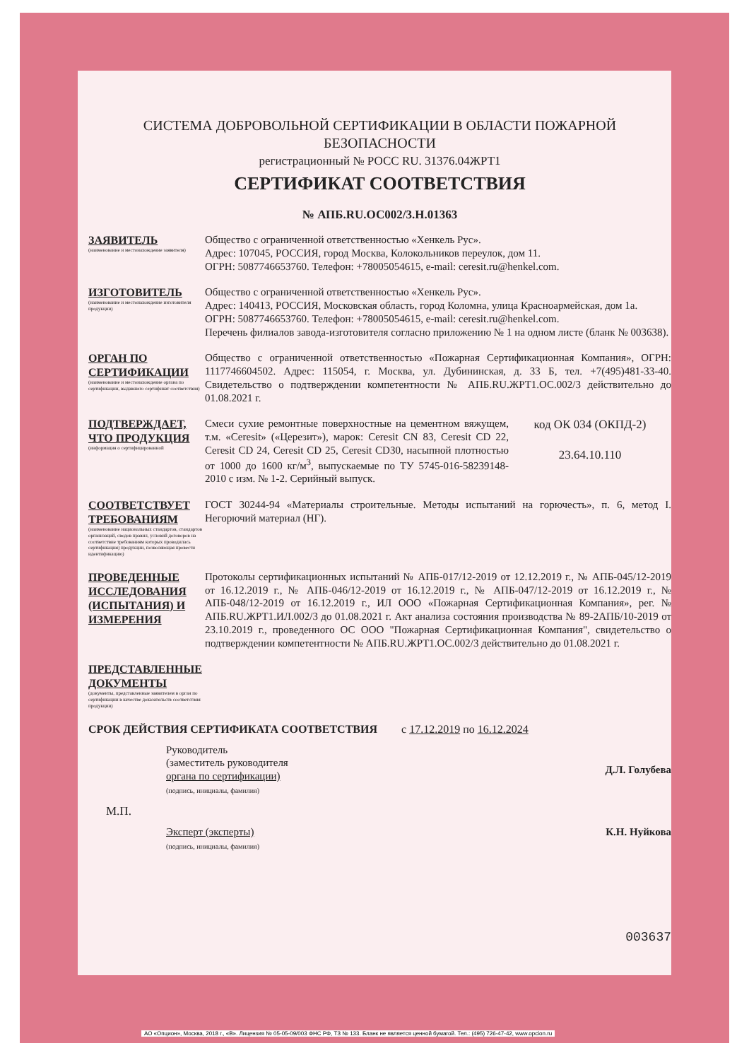СИСТЕМА ДОБРОВОЛЬНОЙ СЕРТИФИКАЦИИ В ОБЛАСТИ ПОЖАРНОЙ БЕЗОПАСНОСТИ
регистрационный № РОСС RU. 31376.04ЖРТ1
СЕРТИФИКАТ СООТВЕТСТВИЯ
№ АПБ.RU.ОС002/3.Н.01363
ЗАЯВИТЕЛЬ
(наименование и местонахождение заявителя)
Общество с ограниченной ответственностью «Хенкель Рус».
Адрес: 107045, РОССИЯ, город Москва, Колокольников переулок, дом 11.
ОГРН: 5087746653760. Телефон: +78005054615, e-mail: ceresit.ru@henkel.com.
ИЗГОТОВИТЕЛЬ
(наименование и местонахождение изготовителя продукции)
Общество с ограниченной ответственностью «Хенкель Рус».
Адрес: 140413, РОССИЯ, Московская область, город Коломна, улица Красноармейская, дом 1а.
ОГРН: 5087746653760. Телефон: +78005054615, e-mail: ceresit.ru@henkel.com.
Перечень филиалов завода-изготовителя согласно приложению № 1 на одном листе (бланк № 003638).
ОРГАН ПО СЕРТИФИКАЦИИ
(наименование и местонахождение органа по сертификации, выдавшего сертификат соответствия)
Общество с ограниченной ответственностью «Пожарная Сертификационная Компания», ОГРН: 1117746604502. Адрес: 115054, г. Москва, ул. Дубининская, д. 33 Б, тел. +7(495)481-33-40. Свидетельство о подтверждении компетентности № АПБ.RU.ЖРТ1.ОС.002/3 действительно до 01.08.2021 г.
ПОДТВЕРЖДАЕТ, ЧТО ПРОДУКЦИЯ
(информация о сертифицированной
Смеси сухие ремонтные поверхностные на цементном вяжущем, т.м. «Ceresit» («Церезит»), марок: Ceresit CN 83, Ceresit CD 22, Ceresit CD 24, Ceresit CD 25, Ceresit CD30, насыпной плотностью от 1000 до 1600 кг/м<sup>3</sup>, выпускаемые по ТУ 5745-016-58239148-2010 с изм. № 1-2. Серийный выпуск.
код ОК 034 (ОКПД-2)
23.64.10.110
СООТВЕТСТВУЕТ ТРЕБОВАНИЯМ
(наименование национальных стандартов, стандартов организаций, сводов правил, условий договоров на соответствие требованиям которых проводилась сертификация) продукции, позволяющая провести идентификацию)
ГОСТ 30244-94 «Материалы строительные. Методы испытаний на горючесть», п. 6, метод I. Негорючий материал (НГ).
ПРОВЕДЕННЫЕ ИССЛЕДОВАНИЯ (ИСПЫТАНИЯ) И ИЗМЕРЕНИЯ
Протоколы сертификационных испытаний № АПБ-017/12-2019 от 12.12.2019 г., № АПБ-045/12-2019 от 16.12.2019 г., № АПБ-046/12-2019 от 16.12.2019 г., № АПБ-047/12-2019 от 16.12.2019 г., № АПБ-048/12-2019 от 16.12.2019 г., ИЛ ООО «Пожарная Сертификационная Компания», рег. № АПБ.RU.ЖРТ1.ИЛ.002/3 до 01.08.2021 г. Акт анализа состояния производства № 89-2АПБ/10-2019 от 23.10.2019 г., проведенного ОС ООО "Пожарная Сертификационная Компания", свидетельство о подтверждении компетентности № АПБ.RU.ЖРТ1.ОС.002/3 действительно до 01.08.2021 г.
ПРЕДСТАВЛЕННЫЕ ДОКУМЕНТЫ
(документы, представленные заявителем в орган по сертификации в качестве доказательств соответствия продукции)
СРОК ДЕЙСТВИЯ СЕРТИФИКАТА СООТВЕТСТВИЯ с 17.12.2019 по 16.12.2024
Руководитель
(заместитель руководителя
органа по сертификации)
(подпись, инициалы, фамилия)
Д.Л. Голубева
М.П.
Эксперт (эксперты)
(подпись, инициалы, фамилия)
К.Н. Нуйкова
003637
АО «Опцион», Москва, 2018 г., «В». Лицензия № 05-05-09/003 ФНС РФ, ТЗ № 133. Бланк не является ценной бумагой. Тел.: (495) 726-47-42, www.opcion.ru